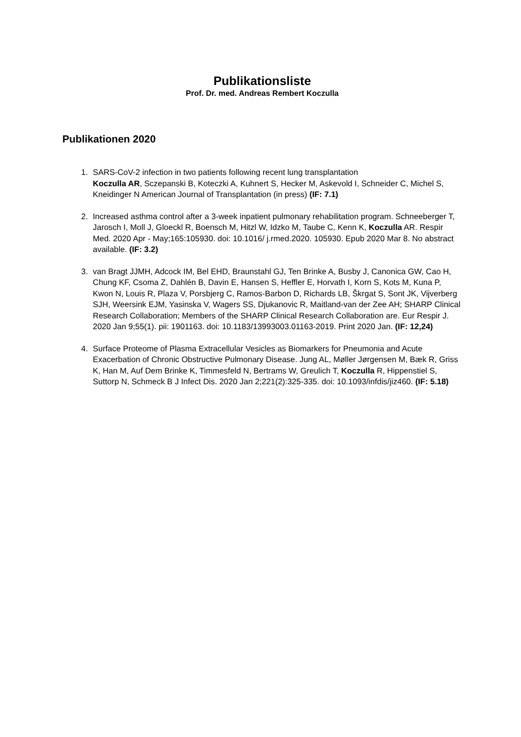Publikationsliste
Prof. Dr. med. Andreas Rembert Koczulla
Publikationen 2020
1. SARS-CoV-2 infection in two patients following recent lung transplantation
Koczulla AR, Sczepanski B, Koteczki A, Kuhnert S, Hecker M, Askevold I, Schneider C, Michel S, Kneidinger N American Journal of Transplantation (in press) (IF: 7.1)
2. Increased asthma control after a 3-week inpatient pulmonary rehabilitation program. Schneeberger T, Jarosch I, Moll J, Gloeckl R, Boensch M, Hitzl W, Idzko M, Taube C, Kenn K, Koczulla AR. Respir Med. 2020 Apr - May;165:105930. doi: 10.1016/ j.rmed.2020. 105930. Epub 2020 Mar 8. No abstract available. (IF: 3.2)
3. van Bragt JJMH, Adcock IM, Bel EHD, Braunstahl GJ, Ten Brinke A, Busby J, Canonica GW, Cao H, Chung KF, Csoma Z, Dahlén B, Davin E, Hansen S, Heffler E, Horvath I, Korn S, Kots M, Kuna P, Kwon N, Louis R, Plaza V, Porsbjerg C, Ramos-Barbon D, Richards LB, Škrgat S, Sont JK, Vijverberg SJH, Weersink EJM, Yasinska V, Wagers SS, Djukanovic R, Maitland-van der Zee AH; SHARP Clinical Research Collaboration; Members of the SHARP Clinical Research Collaboration are. Eur Respir J. 2020 Jan 9;55(1). pii: 1901163. doi: 10.1183/13993003.01163-2019. Print 2020 Jan. (IF: 12,24)
4. Surface Proteome of Plasma Extracellular Vesicles as Biomarkers for Pneumonia and Acute Exacerbation of Chronic Obstructive Pulmonary Disease. Jung AL, Møller Jørgensen M, Bæk R, Griss K, Han M, Auf Dem Brinke K, Timmesfeld N, Bertrams W, Greulich T, Koczulla R, Hippenstiel S, Suttorp N, Schmeck B J Infect Dis. 2020 Jan 2;221(2):325-335. doi: 10.1093/infdis/jiz460. (IF: 5.18)